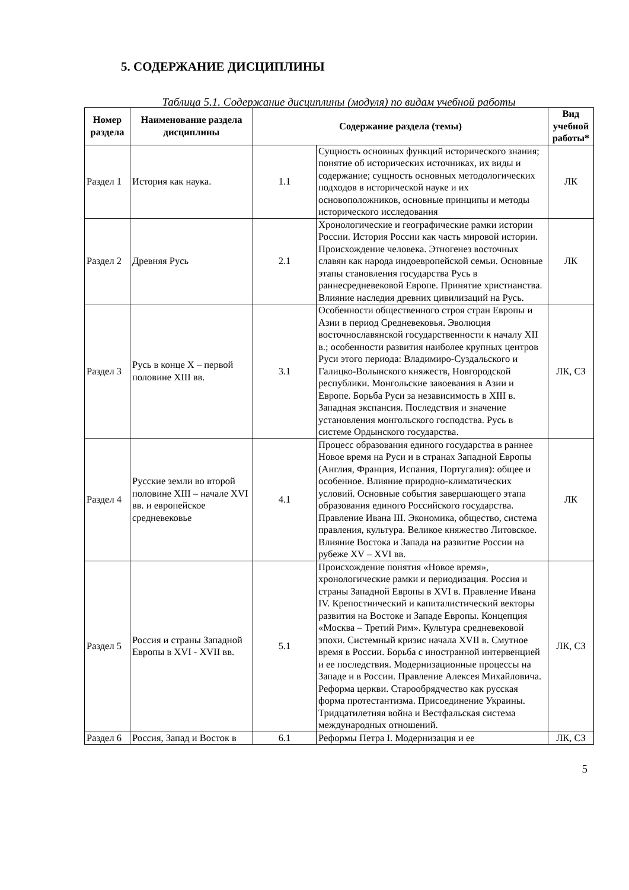5. СОДЕРЖАНИЕ ДИСЦИПЛИНЫ
Таблица 5.1. Содержание дисциплины (модуля) по видам учебной работы
| Номер раздела | Наименование раздела дисциплины | Содержание раздела (темы) | | Вид учебной работы* |
| --- | --- | --- | --- | --- |
| Раздел 1 | История как наука. | 1.1 | Сущность основных функций исторического знания; понятие об исторических источниках, их виды и содержание; сущность основных методологических подходов в исторической науке и их основоположников, основные принципы и методы исторического исследования | ЛК |
| Раздел 2 | Древняя Русь | 2.1 | Хронологические и географические рамки истории России. История России как часть мировой истории. Происхождение человека. Этногенез восточных славян как народа индоевропейской семьи. Основные этапы становления государства Русь в раннесредневековой Европе. Принятие христианства. Влияние наследия древних цивилизаций на Русь. | ЛК |
| Раздел 3 | Русь в конце X – первой половине XIII вв. | 3.1 | Особенности общественного строя стран Европы и Азии в период Средневековья. Эволюция восточнославянской государственности к началу XII в.; особенности развития наиболее крупных центров Руси этого периода: Владимиро-Суздальского и Галицко-Волынского княжеств, Новгородской республики. Монгольские завоевания в Азии и Европе. Борьба Руси за независимость в XIII в. Западная экспансия. Последствия и значение установления монгольского господства. Русь в системе Ордынского государства. | ЛК, СЗ |
| Раздел 4 | Русские земли во второй половине XIII – начале XVI вв. и европейское средневековье | 4.1 | Процесс образования единого государства в раннее Новое время на Руси и в странах Западной Европы (Англия, Франция, Испания, Португалия): общее и особенное. Влияние природно-климатических условий. Основные события завершающего этапа образования единого Российского государства. Правление Ивана III. Экономика, общество, система правления, культура. Великое княжество Литовское. Влияние Востока и Запада на развитие России на рубеже XV – XVI вв. | ЛК |
| Раздел 5 | Россия и страны Западной Европы в XVI - XVII вв. | 5.1 | Происхождение понятия «Новое время», хронологические рамки и периодизация. Россия и страны Западной Европы в XVI в. Правление Ивана IV. Крепостнический и капиталистический векторы развития на Востоке и Западе Европы. Концепция «Москва – Третий Рим». Культура средневековой эпохи. Системный кризис начала XVII в. Смутное время в России. Борьба с иностранной интервенцией и ее последствия. Модернизационные процессы на Западе и в России. Правление Алексея Михайловича. Реформа церкви. Старообрядчество как русская форма протестантизма. Присоединение Украины. Тридцатилетняя война и Вестфальская система международных отношений. | ЛК, СЗ |
| Раздел 6 | Россия, Запад и Восток в | 6.1 | Реформы Петра I. Модернизация и ее | ЛК, СЗ |
5